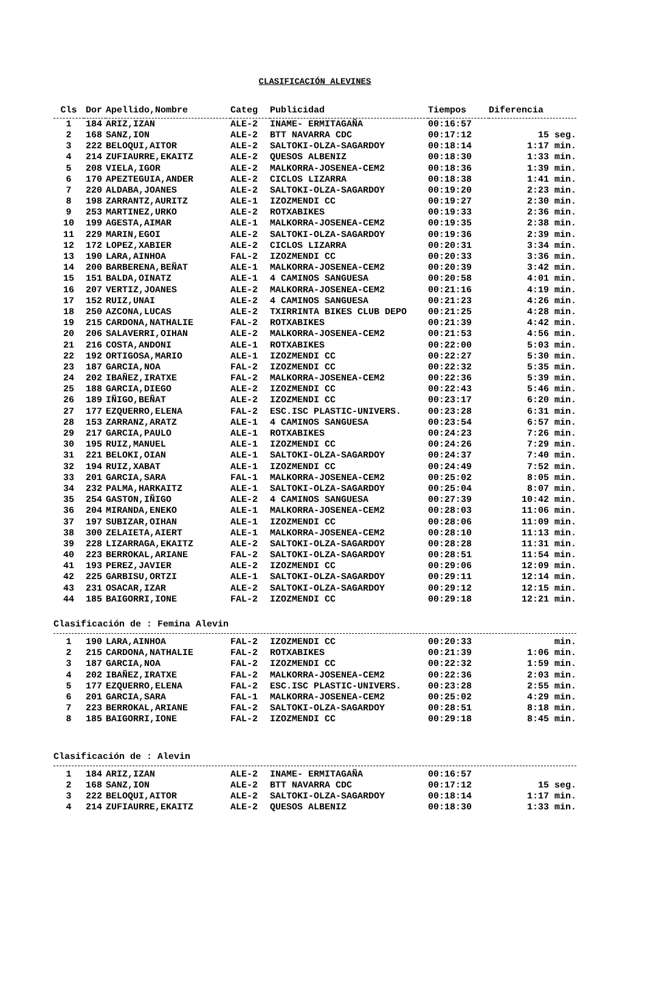CLASIFICACIÓN ALEVINES
| Cls | Dor | Apellido,Nombre | Categ | Publicidad | Tiempos | Diferencia |
| --- | --- | --- | --- | --- | --- | --- |
| 1 | 184 | ARIZ,IZAN | ALE-2 | INAME- ERMITAGAÑA | 00:16:57 | |
| 2 | 168 | SANZ,ION | ALE-2 | BTT NAVARRA CDC | 00:17:12 | 15 seg. |
| 3 | 222 | BELOQUI,AITOR | ALE-2 | SALTOKI-OLZA-SAGARDOY | 00:18:14 | 1:17 min. |
| 4 | 214 | ZUFIAURRE,EKAITZ | ALE-2 | QUESOS ALBENIZ | 00:18:30 | 1:33 min. |
| 5 | 208 | VIELA,IGOR | ALE-2 | MALKORRA-JOSENEA-CEM2 | 00:18:36 | 1:39 min. |
| 6 | 170 | APEZTEGUIA,ANDER | ALE-2 | CICLOS LIZARRA | 00:18:38 | 1:41 min. |
| 7 | 220 | ALDABA,JOANES | ALE-2 | SALTOKI-OLZA-SAGARDOY | 00:19:20 | 2:23 min. |
| 8 | 198 | ZARRANTZ,AURITZ | ALE-1 | IZOZMENDI CC | 00:19:27 | 2:30 min. |
| 9 | 253 | MARTINEZ,URKO | ALE-2 | ROTXABIKES | 00:19:33 | 2:36 min. |
| 10 | 199 | AGESTA,AIMAR | ALE-1 | MALKORRA-JOSENEA-CEM2 | 00:19:35 | 2:38 min. |
| 11 | 229 | MARIN,EGOI | ALE-2 | SALTOKI-OLZA-SAGARDOY | 00:19:36 | 2:39 min. |
| 12 | 172 | LOPEZ,XABIER | ALE-2 | CICLOS LIZARRA | 00:20:31 | 3:34 min. |
| 13 | 190 | LARA,AINHOA | FAL-2 | IZOZMENDI CC | 00:20:33 | 3:36 min. |
| 14 | 200 | BARBERENA,BEÑAT | ALE-1 | MALKORRA-JOSENEA-CEM2 | 00:20:39 | 3:42 min. |
| 15 | 151 | BALDA,OINATZ | ALE-1 | 4 CAMINOS SANGUESA | 00:20:58 | 4:01 min. |
| 16 | 207 | VERTIZ,JOANES | ALE-2 | MALKORRA-JOSENEA-CEM2 | 00:21:16 | 4:19 min. |
| 17 | 152 | RUIZ,UNAI | ALE-2 | 4 CAMINOS SANGUESA | 00:21:23 | 4:26 min. |
| 18 | 250 | AZCONA,LUCAS | ALE-2 | TXIRRINTA BIKES CLUB DEPO | 00:21:25 | 4:28 min. |
| 19 | 215 | CARDONA,NATHALIE | FAL-2 | ROTXABIKES | 00:21:39 | 4:42 min. |
| 20 | 206 | SALAVERRI,OIHAN | ALE-2 | MALKORRA-JOSENEA-CEM2 | 00:21:53 | 4:56 min. |
| 21 | 216 | COSTA,ANDONI | ALE-1 | ROTXABIKES | 00:22:00 | 5:03 min. |
| 22 | 192 | ORTIGOSA,MARIO | ALE-1 | IZOZMENDI CC | 00:22:27 | 5:30 min. |
| 23 | 187 | GARCIA,NOA | FAL-2 | IZOZMENDI CC | 00:22:32 | 5:35 min. |
| 24 | 202 | IBAÑEZ,IRATXE | FAL-2 | MALKORRA-JOSENEA-CEM2 | 00:22:36 | 5:39 min. |
| 25 | 188 | GARCIA,DIEGO | ALE-2 | IZOZMENDI CC | 00:22:43 | 5:46 min. |
| 26 | 189 | IÑIGO,BEÑAT | ALE-2 | IZOZMENDI CC | 00:23:17 | 6:20 min. |
| 27 | 177 | EZQUERRO,ELENA | FAL-2 | ESC.ISC PLASTIC-UNIVERS. | 00:23:28 | 6:31 min. |
| 28 | 153 | ZARRANZ,ARATZ | ALE-1 | 4 CAMINOS SANGUESA | 00:23:54 | 6:57 min. |
| 29 | 217 | GARCIA,PAULO | ALE-1 | ROTXABIKES | 00:24:23 | 7:26 min. |
| 30 | 195 | RUIZ,MANUEL | ALE-1 | IZOZMENDI CC | 00:24:26 | 7:29 min. |
| 31 | 221 | BELOKI,OIAN | ALE-1 | SALTOKI-OLZA-SAGARDOY | 00:24:37 | 7:40 min. |
| 32 | 194 | RUIZ,XABAT | ALE-1 | IZOZMENDI CC | 00:24:49 | 7:52 min. |
| 33 | 201 | GARCIA,SARA | FAL-1 | MALKORRA-JOSENEA-CEM2 | 00:25:02 | 8:05 min. |
| 34 | 232 | PALMA,HARKAITZ | ALE-1 | SALTOKI-OLZA-SAGARDOY | 00:25:04 | 8:07 min. |
| 35 | 254 | GASTON,IÑIGO | ALE-2 | 4 CAMINOS SANGUESA | 00:27:39 | 10:42 min. |
| 36 | 204 | MIRANDA,ENEKO | ALE-1 | MALKORRA-JOSENEA-CEM2 | 00:28:03 | 11:06 min. |
| 37 | 197 | SUBIZAR,OIHAN | ALE-1 | IZOZMENDI CC | 00:28:06 | 11:09 min. |
| 38 | 300 | ZELAIETA,AIERT | ALE-1 | MALKORRA-JOSENEA-CEM2 | 00:28:10 | 11:13 min. |
| 39 | 228 | LIZARRAGA,EKAITZ | ALE-2 | SALTOKI-OLZA-SAGARDOY | 00:28:28 | 11:31 min. |
| 40 | 223 | BERROKAL,ARIANE | FAL-2 | SALTOKI-OLZA-SAGARDOY | 00:28:51 | 11:54 min. |
| 41 | 193 | PEREZ,JAVIER | ALE-2 | IZOZMENDI CC | 00:29:06 | 12:09 min. |
| 42 | 225 | GARBISU,ORTZI | ALE-1 | SALTOKI-OLZA-SAGARDOY | 00:29:11 | 12:14 min. |
| 43 | 231 | OSACAR,IZAR | ALE-2 | SALTOKI-OLZA-SAGARDOY | 00:29:12 | 12:15 min. |
| 44 | 185 | BAIGORRI,IONE | FAL-2 | IZOZMENDI CC | 00:29:18 | 12:21 min. |
Clasificación de : Femina Alevin
| 1 | 190 | LARA,AINHOA | FAL-2 | IZOZMENDI CC | 00:20:33 | min. |
| 2 | 215 | CARDONA,NATHALIE | FAL-2 | ROTXABIKES | 00:21:39 | 1:06 min. |
| 3 | 187 | GARCIA,NOA | FAL-2 | IZOZMENDI CC | 00:22:32 | 1:59 min. |
| 4 | 202 | IBAÑEZ,IRATXE | FAL-2 | MALKORRA-JOSENEA-CEM2 | 00:22:36 | 2:03 min. |
| 5 | 177 | EZQUERRO,ELENA | FAL-2 | ESC.ISC PLASTIC-UNIVERS. | 00:23:28 | 2:55 min. |
| 6 | 201 | GARCIA,SARA | FAL-1 | MALKORRA-JOSENEA-CEM2 | 00:25:02 | 4:29 min. |
| 7 | 223 | BERROKAL,ARIANE | FAL-2 | SALTOKI-OLZA-SAGARDOY | 00:28:51 | 8:18 min. |
| 8 | 185 | BAIGORRI,IONE | FAL-2 | IZOZMENDI CC | 00:29:18 | 8:45 min. |
Clasificación de : Alevin
| 1 | 184 | ARIZ,IZAN | ALE-2 | INAME- ERMITAGAÑA | 00:16:57 | |
| 2 | 168 | SANZ,ION | ALE-2 | BTT NAVARRA CDC | 00:17:12 | 15 seg. |
| 3 | 222 | BELOQUI,AITOR | ALE-2 | SALTOKI-OLZA-SAGARDOY | 00:18:14 | 1:17 min. |
| 4 | 214 | ZUFIAURRE,EKAITZ | ALE-2 | QUESOS ALBENIZ | 00:18:30 | 1:33 min. |